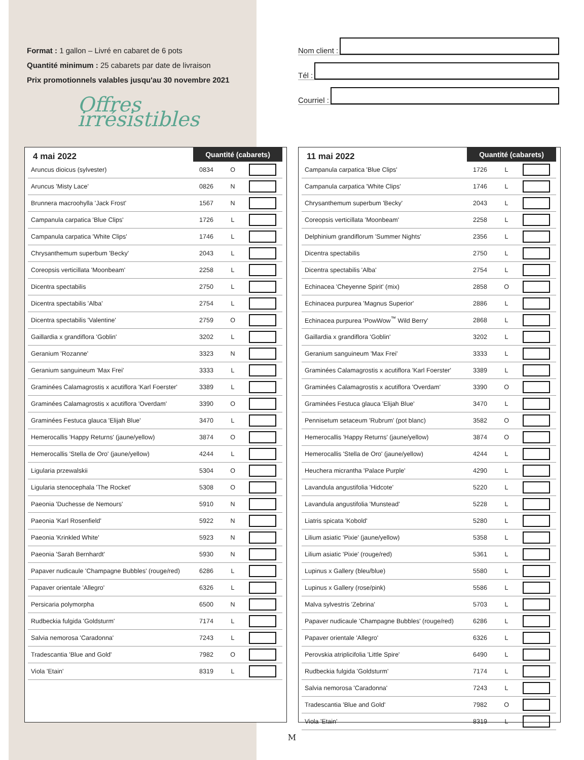Format : 1 gallon – Livré en cabaret de 6 pots
Quantité minimum : 25 cabarets par date de livraison
Prix promotionnels valables jusqu'au 30 novembre 2021
Offres irrésistibles
Nom client :
Tél :
Courriel :
| 4 mai 2022 | Quantité (cabarets) | | |
| --- | --- | --- | --- |
| Aruncus dioicus (sylvester) | 0834 | O | |
| Aruncus 'Misty Lace' | 0826 | N | |
| Brunnera macroohylla 'Jack Frost' | 1567 | N | |
| Campanula carpatica 'Blue Clips' | 1726 | L | |
| Campanula carpatica 'White Clips' | 1746 | L | |
| Chrysanthemum superbum 'Becky' | 2043 | L | |
| Coreopsis verticillata 'Moonbeam' | 2258 | L | |
| Dicentra spectabilis | 2750 | L | |
| Dicentra spectabilis 'Alba' | 2754 | L | |
| Dicentra spectabilis 'Valentine' | 2759 | O | |
| Gaillardia x grandiflora 'Goblin' | 3202 | L | |
| Geranium 'Rozanne' | 3323 | N | |
| Geranium sanguineum 'Max Frei' | 3333 | L | |
| Graminées Calamagrostis x acutiflora 'Karl Foerster' | 3389 | L | |
| Graminées Calamagrostis x acutiflora 'Overdam' | 3390 | O | |
| Graminées Festuca glauca 'Elijah Blue' | 3470 | L | |
| Hemerocallis 'Happy Returns' (jaune/yellow) | 3874 | O | |
| Hemerocallis 'Stella de Oro' (jaune/yellow) | 4244 | L | |
| Ligularia przewalskii | 5304 | O | |
| Ligularia stenocephala 'The Rocket' | 5308 | O | |
| Paeonia 'Duchesse de Nemours' | 5910 | N | |
| Paeonia 'Karl Rosenfield' | 5922 | N | |
| Paeonia 'Krinkled White' | 5923 | N | |
| Paeonia 'Sarah Bernhardt' | 5930 | N | |
| Papaver nudicaule 'Champagne Bubbles' (rouge/red) | 6286 | L | |
| Papaver orientale 'Allegro' | 6326 | L | |
| Persicaria polymorpha | 6500 | N | |
| Rudbeckia fulgida 'Goldsturm' | 7174 | L | |
| Salvia nemorosa 'Caradonna' | 7243 | L | |
| Tradescantia 'Blue and Gold' | 7982 | O | |
| Viola 'Etain' | 8319 | L | |
| 11 mai 2022 | Quantité (cabarets) | | |
| --- | --- | --- | --- |
| Campanula carpatica 'Blue Clips' | 1726 | L | |
| Campanula carpatica 'White Clips' | 1746 | L | |
| Chrysanthemum superbum 'Becky' | 2043 | L | |
| Coreopsis verticillata 'Moonbeam' | 2258 | L | |
| Delphinium grandiflorum 'Summer Nights' | 2356 | L | |
| Dicentra spectabilis | 2750 | L | |
| Dicentra spectabilis 'Alba' | 2754 | L | |
| Echinacea 'Cheyenne Spirit' (mix) | 2858 | O | |
| Echinacea purpurea 'Magnus Superior' | 2886 | L | |
| Echinacea purpurea 'PowWow<sup>™</sup> Wild Berry' | 2868 | L | |
| Gaillardia x grandiflora 'Goblin' | 3202 | L | |
| Geranium sanguineum 'Max Frei' | 3333 | L | |
| Graminées Calamagrostis x acutiflora 'Karl Foerster' | 3389 | L | |
| Graminées Calamagrostis x acutiflora 'Overdam' | 3390 | O | |
| Graminées Festuca glauca 'Elijah Blue' | 3470 | L | |
| Pennisetum setaceum 'Rubrum' (pot blanc) | 3582 | O | |
| Hemerocallis 'Happy Returns' (jaune/yellow) | 3874 | O | |
| Hemerocallis 'Stella de Oro' (jaune/yellow) | 4244 | L | |
| Heuchera micrantha 'Palace Purple' | 4290 | L | |
| Lavandula angustifolia 'Hidcote' | 5220 | L | |
| Lavandula angustifolia 'Munstead' | 5228 | L | |
| Liatris spicata 'Kobold' | 5280 | L | |
| Lilium asiatic 'Pixie' (jaune/yellow) | 5358 | L | |
| Lilium asiatic 'Pixie' (rouge/red) | 5361 | L | |
| Lupinus x Gallery (bleu/blue) | 5580 | L | |
| Lupinus x Gallery (rose/pink) | 5586 | L | |
| Malva sylvestris 'Zebrina' | 5703 | L | |
| Papaver nudicaule 'Champagne Bubbles' (rouge/red) | 6286 | L | |
| Papaver orientale 'Allegro' | 6326 | L | |
| Perovskia atriplicifolia 'Little Spire' | 6490 | L | |
| Rudbeckia fulgida 'Goldsturm' | 7174 | L | |
| Salvia nemorosa 'Caradonna' | 7243 | L | |
| Tradescantia 'Blue and Gold' | 7982 | O | |
| Viola 'Etain' | 8319 | L | |
M